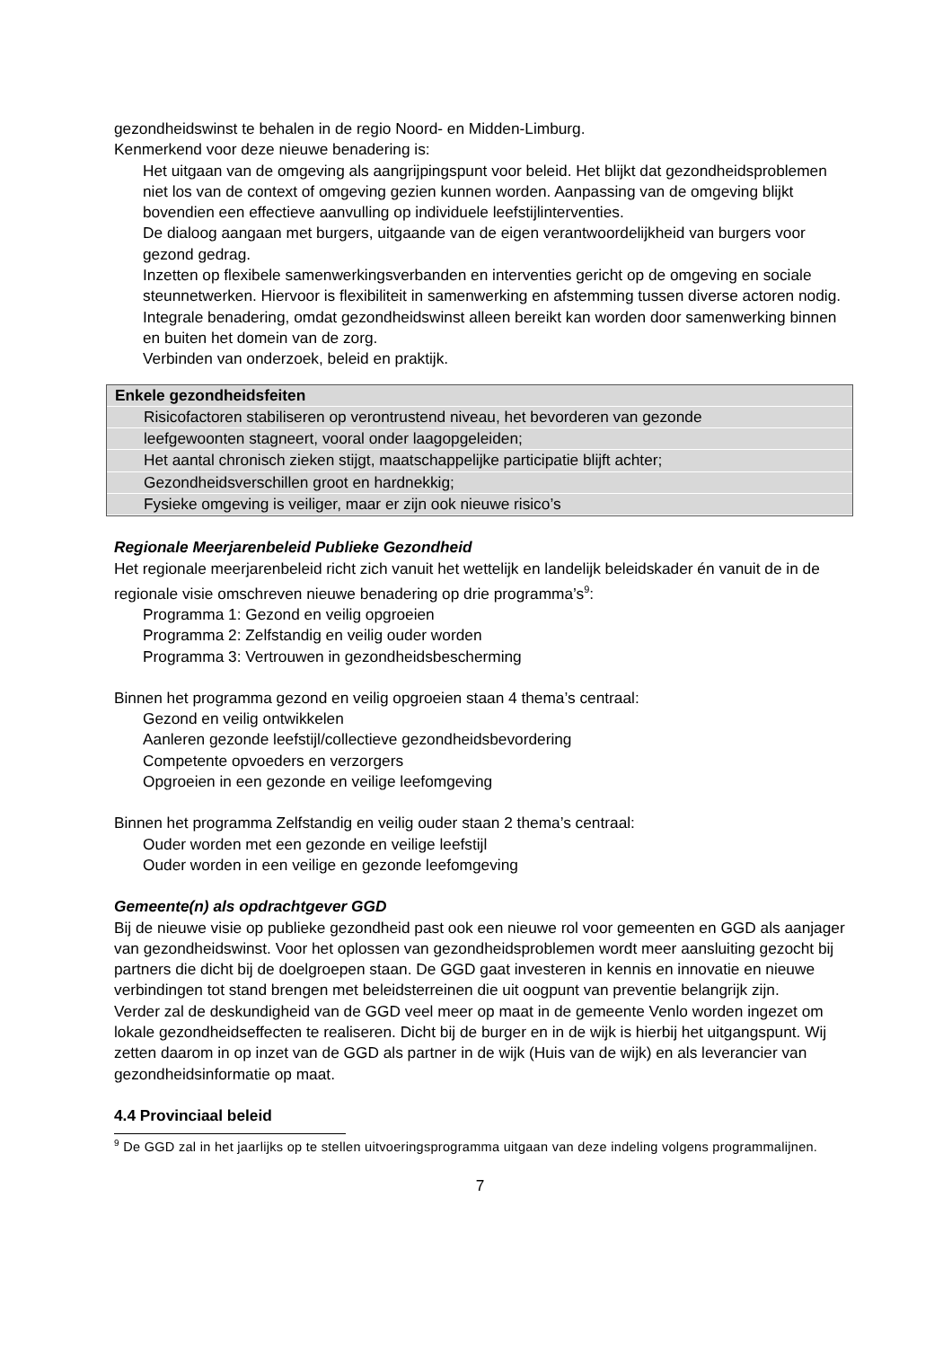gezondheidswinst te behalen in de regio Noord- en Midden-Limburg.
Kenmerkend voor deze nieuwe benadering is:
Het uitgaan van de omgeving als aangrijpingspunt voor beleid. Het blijkt dat gezondheidsproblemen niet los van de context of omgeving gezien kunnen worden. Aanpassing van de omgeving blijkt bovendien een effectieve aanvulling op individuele leefstijlinterventies.
De dialoog aangaan met burgers, uitgaande van de eigen verantwoordelijkheid van burgers voor gezond gedrag.
Inzetten op flexibele samenwerkingsverbanden en interventies gericht op de omgeving en sociale steunnetwerken. Hiervoor is flexibiliteit in samenwerking en afstemming tussen diverse actoren nodig.
Integrale benadering, omdat gezondheidswinst alleen bereikt kan worden door samenwerking binnen en buiten het domein van de zorg.
Verbinden van onderzoek, beleid en praktijk.
Enkele gezondheidsfeiten
Risicofactoren stabiliseren op verontrustend niveau, het bevorderen van gezonde
leefgewoonten stagneert, vooral onder laagopgeleiden;
Het aantal chronisch zieken stijgt, maatschappelijke participatie blijft achter;
Gezondheidsverschillen groot en hardnekkig;
Fysieke omgeving is veiliger, maar er zijn ook nieuwe risico’s
Regionale Meerjarenbeleid Publieke Gezondheid
Het regionale meerjarenbeleid richt zich vanuit het wettelijk en landelijk beleidskader én vanuit de in de regionale visie omschreven nieuwe benadering op drie programma’s<sup>9</sup>:
Programma 1: Gezond en veilig opgroeien
Programma 2: Zelfstandig en veilig ouder worden
Programma 3: Vertrouwen in gezondheidsbescherming
Binnen het programma gezond en veilig opgroeien staan 4 thema’s centraal:
Gezond en veilig ontwikkelen
Aanleren gezonde leefstijl/collectieve gezondheidsbevordering
Competente opvoeders en verzorgers
Opgroeien in een gezonde en veilige leefomgeving
Binnen het programma Zelfstandig en veilig ouder staan 2 thema’s centraal:
Ouder worden met een gezonde en veilige leefstijl
Ouder worden in een veilige en gezonde leefomgeving
Gemeente(n) als opdrachtgever GGD
Bij de nieuwe visie op publieke gezondheid past ook een nieuwe rol voor gemeenten en GGD als aanjager van gezondheidswinst. Voor het oplossen van gezondheidsproblemen wordt meer aansluiting gezocht bij partners die dicht bij de doelgroepen staan. De GGD gaat investeren in kennis en innovatie en nieuwe verbindingen tot stand brengen met beleidsterreinen die uit oogpunt van preventie belangrijk zijn.
Verder zal de deskundigheid van de GGD veel meer op maat in de gemeente Venlo worden ingezet om lokale gezondheidseffecten te realiseren. Dicht bij de burger en in de wijk is hierbij het uitgangspunt. Wij zetten daarom in op inzet van de GGD als partner in de wijk (Huis van de wijk) en als leverancier van gezondheidsinformatie op maat.
4.4 Provinciaal beleid
<sup>9</sup> De GGD zal in het jaarlijks op te stellen uitvoeringsprogramma uitgaan van deze indeling volgens programmalijnen.
7